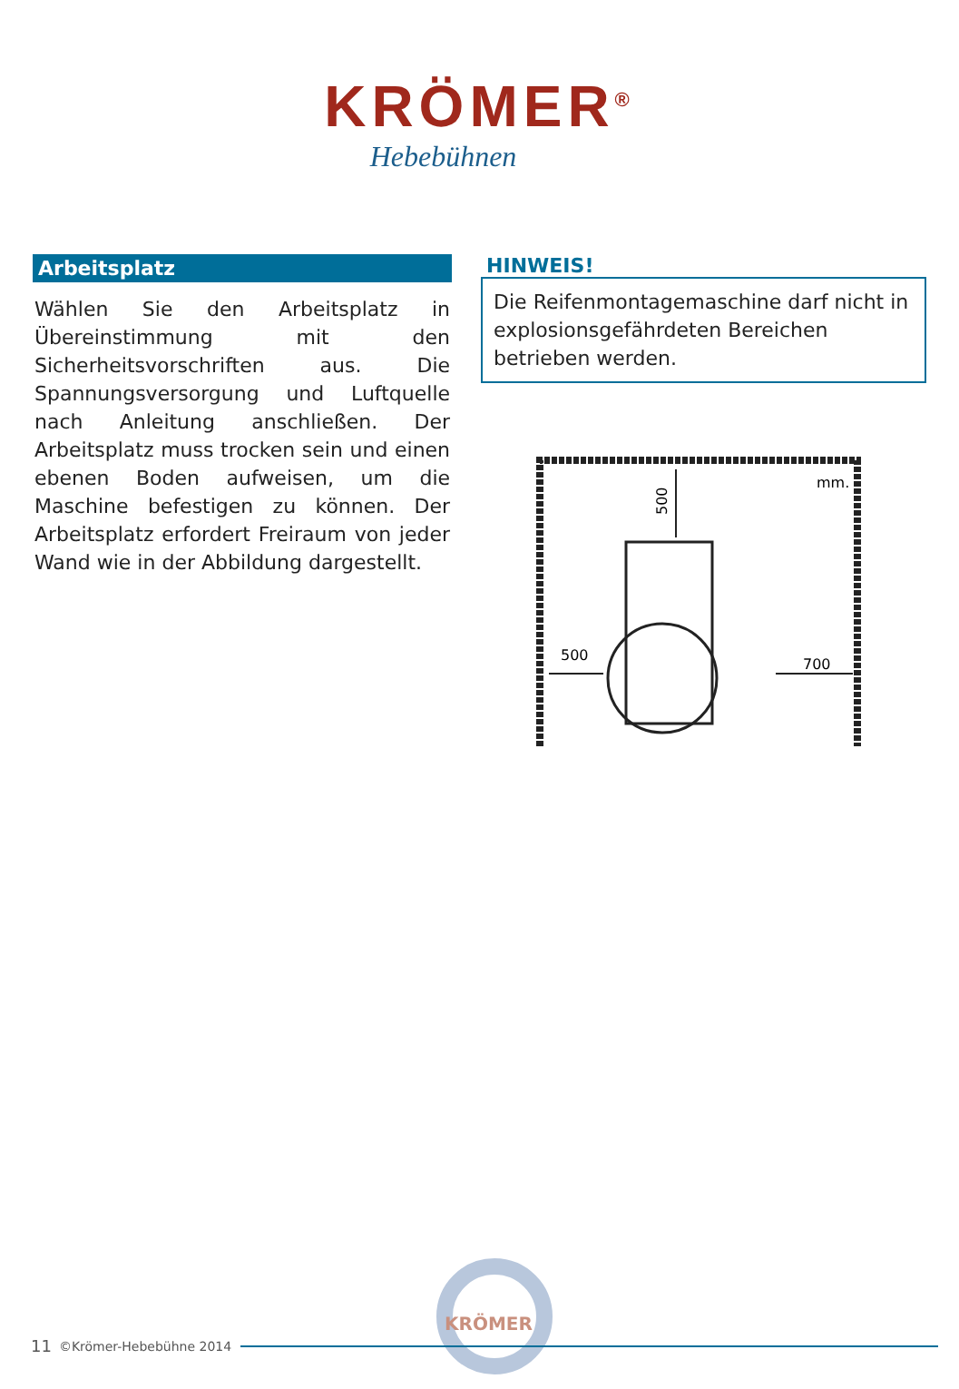KRÖMER<sup>®</sup>
Hebebühnen
Arbeitsplatz
Wählen Sie den Arbeitsplatz in Übereinstimmung mit den Sicherheitsvorschriften aus. Die Spannungsversorgung und Luftquelle nach Anleitung anschließen. Der Arbeitsplatz muss trocken sein und einen ebenen Boden aufweisen, um die Maschine befestigen zu können. Der Arbeitsplatz erfordert Freiraum von jeder Wand wie in der Abbildung dargestellt.
HINWEIS!
Die Reifenmontagemaschine darf nicht in explosionsgefährdeten Bereichen betrieben werden.
mm.
500
700
500
KRÖMER
11 ©Krömer-Hebebühne 2014